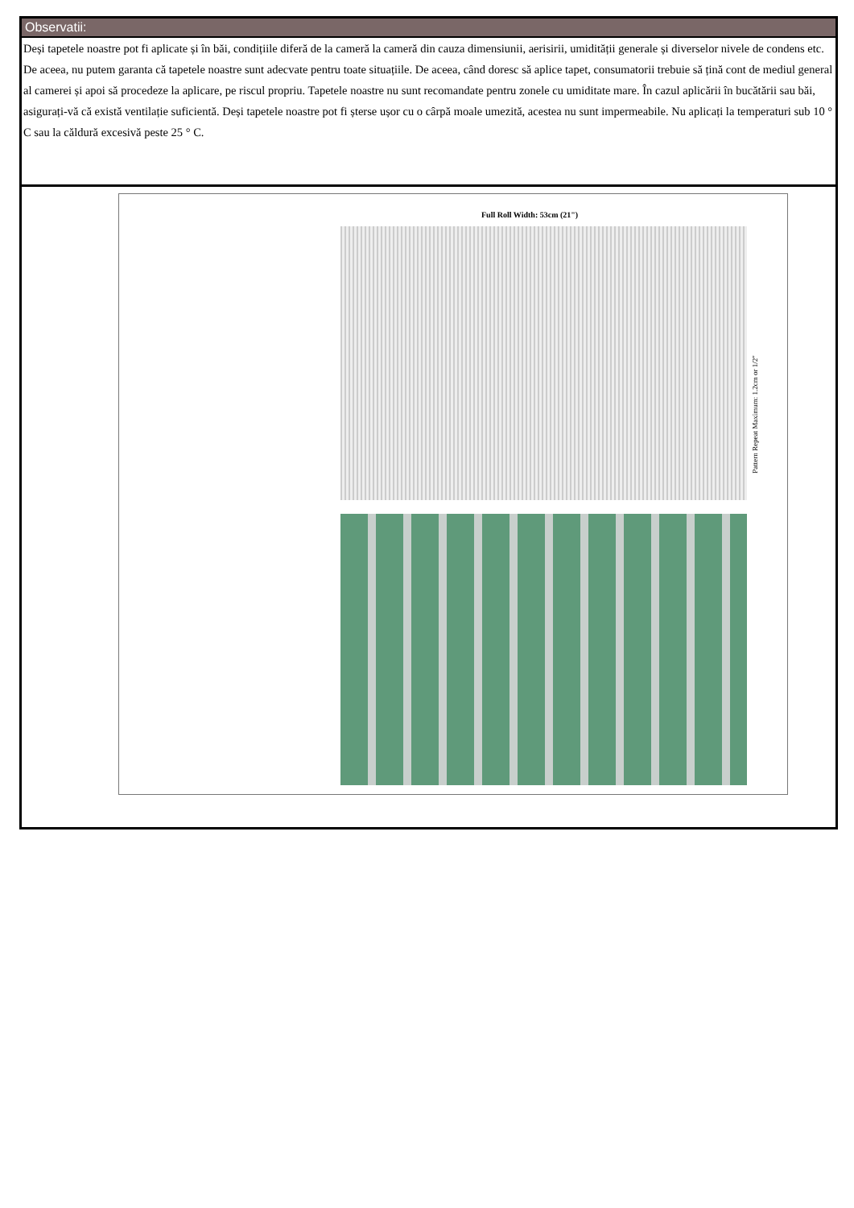Observatii:
Deși tapetele noastre pot fi aplicate și în băi, condițiile diferă de la cameră la cameră din cauza dimensiunii, aerisirii, umidității generale și diverselor nivele de condens etc. De aceea, nu putem garanta că tapetele noastre sunt adecvate pentru toate situațiile. De aceea, când doresc să aplice tapet, consumatorii trebuie să țină cont de mediul general al camerei și apoi să procedeze la aplicare, pe riscul propriu. Tapetele noastre nu sunt recomandate pentru zonele cu umiditate mare. În cazul aplicării în bucătării sau băi, asigurați-vă că există ventilație suficientă. Deși tapetele noastre pot fi șterse ușor cu o cârpă moale umezită, acestea nu sunt impermeabile. Nu aplicați la temperaturi sub 10 ° C sau la căldură excesivă peste 25 ° C.
Full Roll Width: 53cm (21")
Pattern Repeat Maximum: 1.2cm or 1/2"